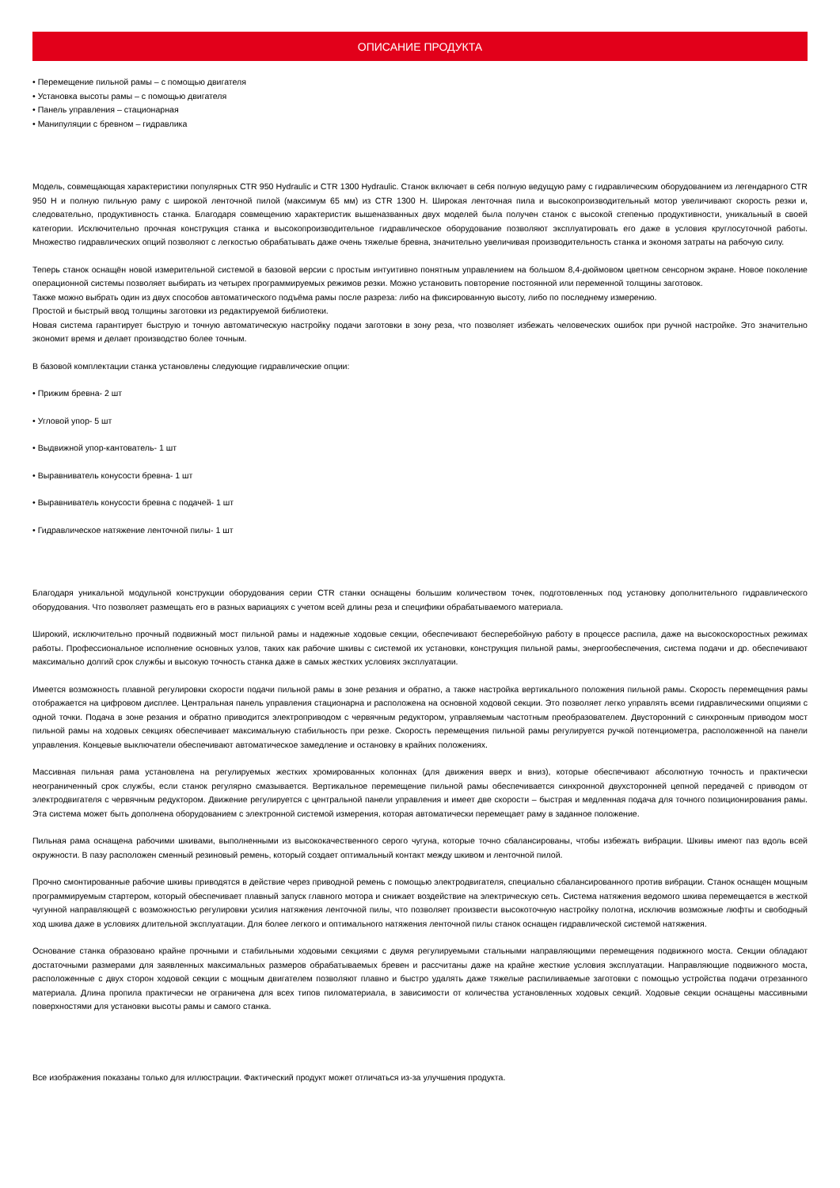ОПИСАНИЕ ПРОДУКТА
• Перемещение пильной рамы – с помощью двигателя
• Установка высоты рамы – с помощью двигателя
• Панель управления – стационарная
• Манипуляции с бревном – гидравлика
Модель, совмещающая характеристики популярных CTR 950 Hydraulic и CTR 1300 Hydraulic. Станок включает в себя полную ведущую раму с гидравлическим оборудованием из легендарного CTR 950 H и полную пильную раму с широкой ленточной пилой (максимум 65 мм) из CTR 1300 H. Широкая ленточная пила и высокопроизводительный мотор увеличивают скорость резки и, следовательно, продуктивность станка. Благодаря совмещению характеристик вышеназванных двух моделей была получен станок с высокой степенью продуктивности, уникальный в своей категории. Исключительно прочная конструкция станка и высокопроизводительное гидравлическое оборудование позволяют эксплуатировать его даже в условия круглосуточной работы. Множество гидравлических опций позволяют с легкостью обрабатывать даже очень тяжелые бревна, значительно увеличивая производительность станка и экономя затраты на рабочую силу.
Теперь станок оснащён новой измерительной системой в базовой версии с простым интуитивно понятным управлением на большом 8,4-дюймовом цветном сенсорном экране. Новое поколение операционной системы позволяет выбирать из четырех программируемых режимов резки. Можно установить повторение постоянной или переменной толщины заготовок.
Также можно выбрать один из двух способов автоматического подъёма рамы после разреза: либо на фиксированную высоту, либо по последнему измерению.
Простой и быстрый ввод толщины заготовки из редактируемой библиотеки.
Новая система гарантирует быструю и точную автоматическую настройку подачи заготовки в зону реза, что позволяет избежать человеческих ошибок при ручной настройке. Это значительно экономит время и делает производство более точным.
В базовой комплектации станка установлены следующие гидравлические опции:
• Прижим бревна- 2 шт
• Угловой упор- 5 шт
• Выдвижной упор-кантователь- 1 шт
• Выравниватель конусости бревна- 1 шт
• Выравниватель конусости бревна с подачей- 1 шт
• Гидравлическое натяжение ленточной пилы- 1 шт
Благодаря уникальной модульной конструкции оборудования серии CTR станки оснащены большим количеством точек, подготовленных под установку дополнительного гидравлического оборудования. Что позволяет размещать его в разных вариациях с учетом всей длины реза и специфики обрабатываемого материала.
Широкий, исключительно прочный подвижный мост пильной рамы и надежные ходовые секции, обеспечивают бесперебойную работу в процессе распила, даже на высокоскоростных режимах работы. Профессиональное исполнение основных узлов, таких как рабочие шкивы с системой их установки, конструкция пильной рамы, энергообеспечения, система подачи и др. обеспечивают максимально долгий срок службы и высокую точность станка даже в самых жестких условиях эксплуатации.
Имеется возможность плавной регулировки скорости подачи пильной рамы в зоне резания и обратно, а также настройка вертикального положения пильной рамы. Скорость перемещения рамы отображается на цифровом дисплее. Центральная панель управления стационарна и расположена на основной ходовой секции. Это позволяет легко управлять всеми гидравлическими опциями с одной точки. Подача в зоне резания и обратно приводится электроприводом с червячным редуктором, управляемым частотным преобразователем. Двусторонний с синхронным приводом мост пильной рамы на ходовых секциях обеспечивает максимальную стабильность при резке. Скорость перемещения пильной рамы регулируется ручкой потенциометра, расположенной на панели управления. Концевые выключатели обеспечивают автоматическое замедление и остановку в крайних положениях.
Массивная пильная рама установлена на регулируемых жестких хромированных колоннах (для движения вверх и вниз), которые обеспечивают абсолютную точность и практически неограниченный срок службы, если станок регулярно смазывается. Вертикальное перемещение пильной рамы обеспечивается синхронной двухсторонней цепной передачей с приводом от электродвигателя с червячным редуктором. Движение регулируется с центральной панели управления и имеет две скорости – быстрая и медленная подача для точного позиционирования рамы. Эта система может быть дополнена оборудованием с электронной системой измерения, которая автоматически перемещает раму в заданное положение.
Пильная рама оснащена рабочими шкивами, выполненными из высококачественного серого чугуна, которые точно сбалансированы, чтобы избежать вибрации. Шкивы имеют паз вдоль всей окружности. В пазу расположен сменный резиновый ремень, который создает оптимальный контакт между шкивом и ленточной пилой.
Прочно смонтированные рабочие шкивы приводятся в действие через приводной ремень с помощью электродвигателя, специально сбалансированного против вибрации. Станок оснащен мощным программируемым стартером, который обеспечивает плавный запуск главного мотора и снижает воздействие на электрическую сеть. Система натяжения ведомого шкива перемещается в жесткой чугунной направляющей с возможностью регулировки усилия натяжения ленточной пилы, что позволяет произвести высокоточную настройку полотна, исключив возможные люфты и свободный ход шкива даже в условиях длительной эксплуатации. Для более легкого и оптимального натяжения ленточной пилы станок оснащен гидравлической системой натяжения.
Основание станка образовано крайне прочными и стабильными ходовыми секциями с двумя регулируемыми стальными направляющими перемещения подвижного моста. Секции обладают достаточными размерами для заявленных максимальных размеров обрабатываемых бревен и рассчитаны даже на крайне жесткие условия эксплуатации. Направляющие подвижного моста, расположенные с двух сторон ходовой секции с мощным двигателем позволяют плавно и быстро удалять даже тяжелые распиливаемые заготовки с помощью устройства подачи отрезанного материала. Длина пропила практически не ограничена для всех типов пиломатериала, в зависимости от количества установленных ходовых секций. Ходовые секции оснащены массивными поверхностями для установки высоты рамы и самого станка.
Все изображения показаны только для иллюстрации. Фактический продукт может отличаться из-за улучшения продукта.